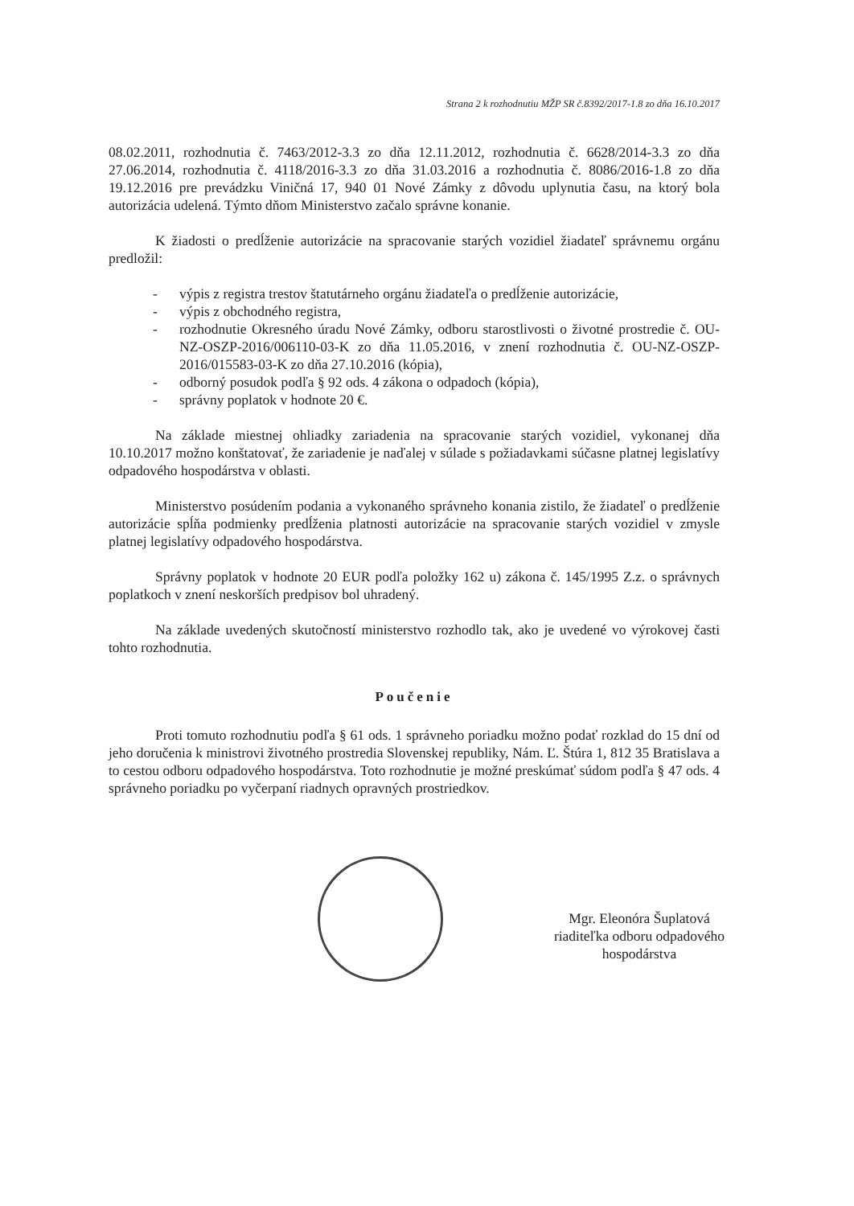Strana 2 k rozhodnutiu MŽP SR č.8392/2017-1.8 zo dňa 16.10.2017
08.02.2011, rozhodnutia č. 7463/2012-3.3 zo dňa 12.11.2012, rozhodnutia č. 6628/2014-3.3 zo dňa 27.06.2014, rozhodnutia č. 4118/2016-3.3 zo dňa 31.03.2016 a rozhodnutia č. 8086/2016-1.8 zo dňa 19.12.2016 pre prevádzku Viničná 17, 940 01 Nové Zámky z dôvodu uplynutia času, na ktorý bola autorizácia udelená. Týmto dňom Ministerstvo začalo správne konanie.
K žiadosti o predĺženie autorizácie na spracovanie starých vozidiel žiadateľ správnemu orgánu predložil:
- výpis z registra trestov štatutárneho orgánu žiadateľa o predĺženie autorizácie,
- výpis z obchodného registra,
- rozhodnutie Okresného úradu Nové Zámky, odboru starostlivosti o životné prostredie č. OU-NZ-OSZP-2016/006110-03-K zo dňa 11.05.2016, v znení rozhodnutia č. OU-NZ-OSZP-2016/015583-03-K zo dňa 27.10.2016 (kópia),
- odborný posudok podľa § 92 ods. 4 zákona o odpadoch (kópia),
- správny poplatok v hodnote 20 €.
Na základe miestnej ohliadky zariadenia na spracovanie starých vozidiel, vykonanej dňa 10.10.2017 možno konštatovať, že zariadenie je naďalej v súlade s požiadavkami súčasne platnej legislatívy odpadového hospodárstva v oblasti.
Ministerstvo posúdením podania a vykonaného správneho konania zistilo, že žiadateľ o predĺženie autorizácie spĺňa podmienky predĺženia platnosti autorizácie na spracovanie starých vozidiel v zmysle platnej legislatívy odpadového hospodárstva.
Správny poplatok v hodnote 20 EUR podľa položky 162 u) zákona č. 145/1995 Z.z. o správnych poplatkoch v znení neskorších predpisov bol uhradený.
Na základe uvedených skutočností ministerstvo rozhodlo tak, ako je uvedené vo výrokovej časti tohto rozhodnutia.
Poučenie
Proti tomuto rozhodnutiu podľa § 61 ods. 1 správneho poriadku možno podať rozklad do 15 dní od jeho doručenia k ministrovi životného prostredia Slovenskej republiky, Nám. Ľ. Štúra 1, 812 35 Bratislava a to cestou odboru odpadového hospodárstva. Toto rozhodnutie je možné preskúmať súdom podľa § 47 ods. 4 správneho poriadku po vyčerpaní riadnych opravných prostriedkov.
Mgr. Eleonóra Šuplatová
riaditeľka odboru odpadového
hospodárstva